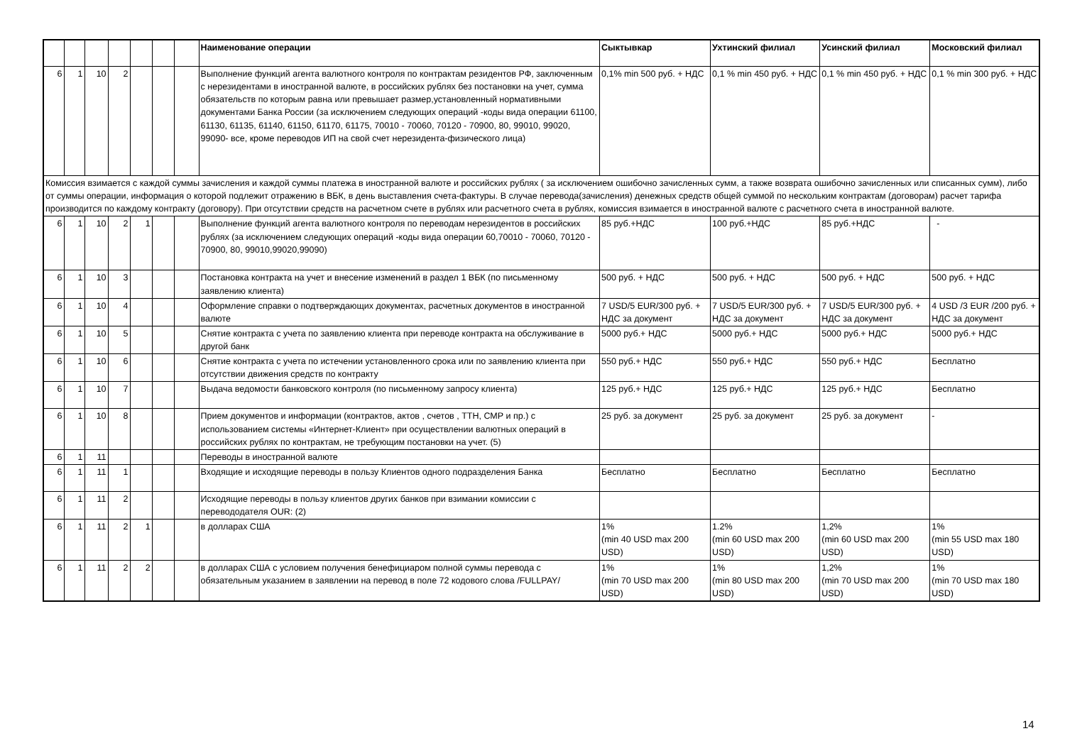| | | | | | | | Наименование операции | Сыктывкар | Ухтинский филиал | Усинский филиал | Московский филиал |
| --- | --- | --- | --- | --- | --- | --- | --- | --- | --- | --- | --- |
| 6 | 1 | 10 | 2 | | | | Выполнение функций агента валютного контроля по контрактам резидентов РФ, заключенным с нерезидентами в иностранной валюте, в российских рублях без постановки на учет, сумма обязательств по которым равна или превышает размер,установленный нормативными документами Банка России (за исключением следующих операций -коды вида операции 61100, 61130, 61135, 61140, 61150, 61170, 61175, 70010 - 70060, 70120 - 70900, 80, 99010, 99020, 99090- все, кроме переводов ИП на свой счет нерезидента-физического лица) | 0,1% min 500 руб. + НДС | 0,1 % min 450 руб. + НДС | 0,1 % min 450 руб. + НДС | 0,1 % min 300 руб. + НДС |
| Комиссия взимается с каждой суммы зачисления и каждой суммы платежа в иностранной валюте и российских рублях ( за исключением ошибочно зачисленных сумм, а также возврата ошибочно зачисленных или списанных сумм), либо от суммы операции, информация о которой подлежит отражению в ВБК, в день выставления счета-фактуры. В случае перевода(зачисления) денежных средств общей суммой по нескольким контрактам (договорам) расчет тарифа производится по каждому контракту (договору). При отсутствии средств на расчетном счете в рублях или расчетного счета в рублях, комиссия взимается в иностранной валюте с расчетного счета в иностранной валюте. | | | | | | | | | | | |
| 6 | 1 | 10 | 2 | 1 | | | Выполнение функций агента валютного контроля по переводам нерезидентов в российских рублях (за исключением следующих операций -коды вида операции 60,70010 - 70060, 70120 - 70900, 80, 99010,99020,99090) | 85 руб.+НДС | 100 руб.+НДС | 85 руб.+НДС | - |
| 6 | 1 | 10 | 3 | | | | Постановка контракта на учет и внесение изменений в раздел 1 ВБК (по письменному заявлению клиента) | 500 руб. + НДС | 500 руб. + НДС | 500 руб. + НДС | 500 руб. + НДС |
| 6 | 1 | 10 | 4 | | | | Оформление справки о подтверждающих документах, расчетных документов в иностранной валюте | 7 USD/5 EUR/300 руб. + НДС за документ | 7 USD/5 EUR/300 руб. + НДС за документ | 7 USD/5 EUR/300 руб. + НДС за документ | 4 USD /3 EUR /200 руб. + НДС за документ |
| 6 | 1 | 10 | 5 | | | | Снятие контракта с учета по заявлению клиента при переводе контракта на обслуживание в другой банк | 5000 руб.+ НДС | 5000 руб.+ НДС | 5000 руб.+ НДС | 5000 руб.+ НДС |
| 6 | 1 | 10 | 6 | | | | Снятие контракта с учета по истечении установленного срока или по заявлению клиента при отсутствии движения средств по контракту | 550 руб.+ НДС | 550 руб.+ НДС | 550 руб.+ НДС | Бесплатно |
| 6 | 1 | 10 | 7 | | | | Выдача ведомости банковского контроля (по письменному запросу клиента) | 125 руб.+ НДС | 125 руб.+ НДС | 125 руб.+ НДС | Бесплатно |
| 6 | 1 | 10 | 8 | | | | Прием документов и информации (контрактов, актов , счетов , ТТН, СМР и пр.) с использованием системы «Интернет-Клиент» при осуществлении валютных операций в российских рублях по контрактам, не требующим постановки на учет. (5) | 25 руб. за документ | 25 руб. за документ | 25 руб. за документ | - |
| 6 | 1 | 11 | | | | | Переводы в иностранной валюте | | | | |
| 6 | 1 | 11 | 1 | | | | Входящие и исходящие переводы в пользу Клиентов одного подразделения Банка | Бесплатно | Бесплатно | Бесплатно | Бесплатно |
| 6 | 1 | 11 | 2 | | | | Исходящие переводы в пользу клиентов других банков при взимании комиссии с перевододателя OUR: (2) | | | | |
| 6 | 1 | 11 | 2 | 1 | | | в долларах США | 1% (min 40 USD max 200 USD) | 1.2% (min 60 USD max 200 USD) | 1,2% (min 60 USD max 200 USD) | 1% (min 55 USD max 180 USD) |
| 6 | 1 | 11 | 2 | 2 | | | в долларах США с условием получения бенефициаром полной суммы перевода с обязательным указанием в заявлении на перевод в поле 72 кодового слова /FULLPAY/ | 1% (min 70 USD max 200 USD) | 1% (min 80 USD max 200 USD) | 1,2% (min 70 USD max 200 USD) | 1% (min 70 USD max 180 USD) |
14